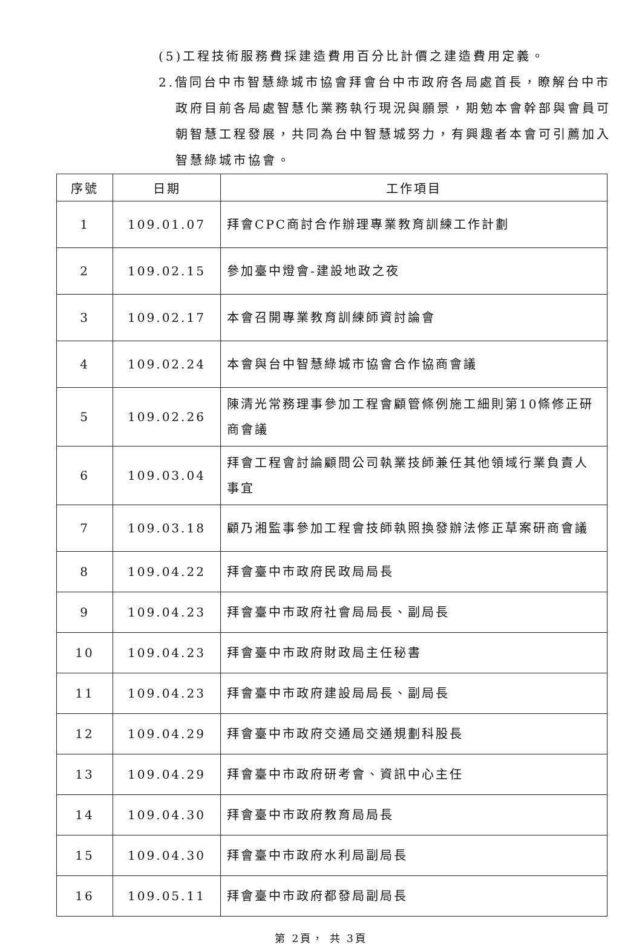(5)工程技術服務費採建造費用百分比計價之建造費用定義。
2.偕同台中市智慧綠城市協會拜會台中市政府各局處首長，瞭解台中市政府目前各局處智慧化業務執行現況與願景，期勉本會幹部與會員可朝智慧工程發展，共同為台中智慧城努力，有興趣者本會可引薦加入智慧綠城市協會。
| 序號 | 日期 | 工作項目 |
| --- | --- | --- |
| 1 | 109.01.07 | 拜會CPC商討合作辦理專業教育訓練工作計劃 |
| 2 | 109.02.15 | 參加臺中燈會-建設地政之夜 |
| 3 | 109.02.17 | 本會召開專業教育訓練師資討論會 |
| 4 | 109.02.24 | 本會與台中智慧綠城市協會合作協商會議 |
| 5 | 109.02.26 | 陳清光常務理事參加工程會顧管條例施工細則第10條修正研商會議 |
| 6 | 109.03.04 | 拜會工程會討論顧問公司執業技師兼任其他領域行業負責人事宜 |
| 7 | 109.03.18 | 顧乃湘監事參加工程會技師執照換發辦法修正草案研商會議 |
| 8 | 109.04.22 | 拜會臺中市政府民政局局長 |
| 9 | 109.04.23 | 拜會臺中市政府社會局局長、副局長 |
| 10 | 109.04.23 | 拜會臺中市政府財政局主任秘書 |
| 11 | 109.04.23 | 拜會臺中市政府建設局局長、副局長 |
| 12 | 109.04.29 | 拜會臺中市政府交通局交通規劃科股長 |
| 13 | 109.04.29 | 拜會臺中市政府研考會、資訊中心主任 |
| 14 | 109.04.30 | 拜會臺中市政府教育局局長 |
| 15 | 109.04.30 | 拜會臺中市政府水利局副局長 |
| 16 | 109.05.11 | 拜會臺中市政府都發局副局長 |
第 2頁， 共 3頁